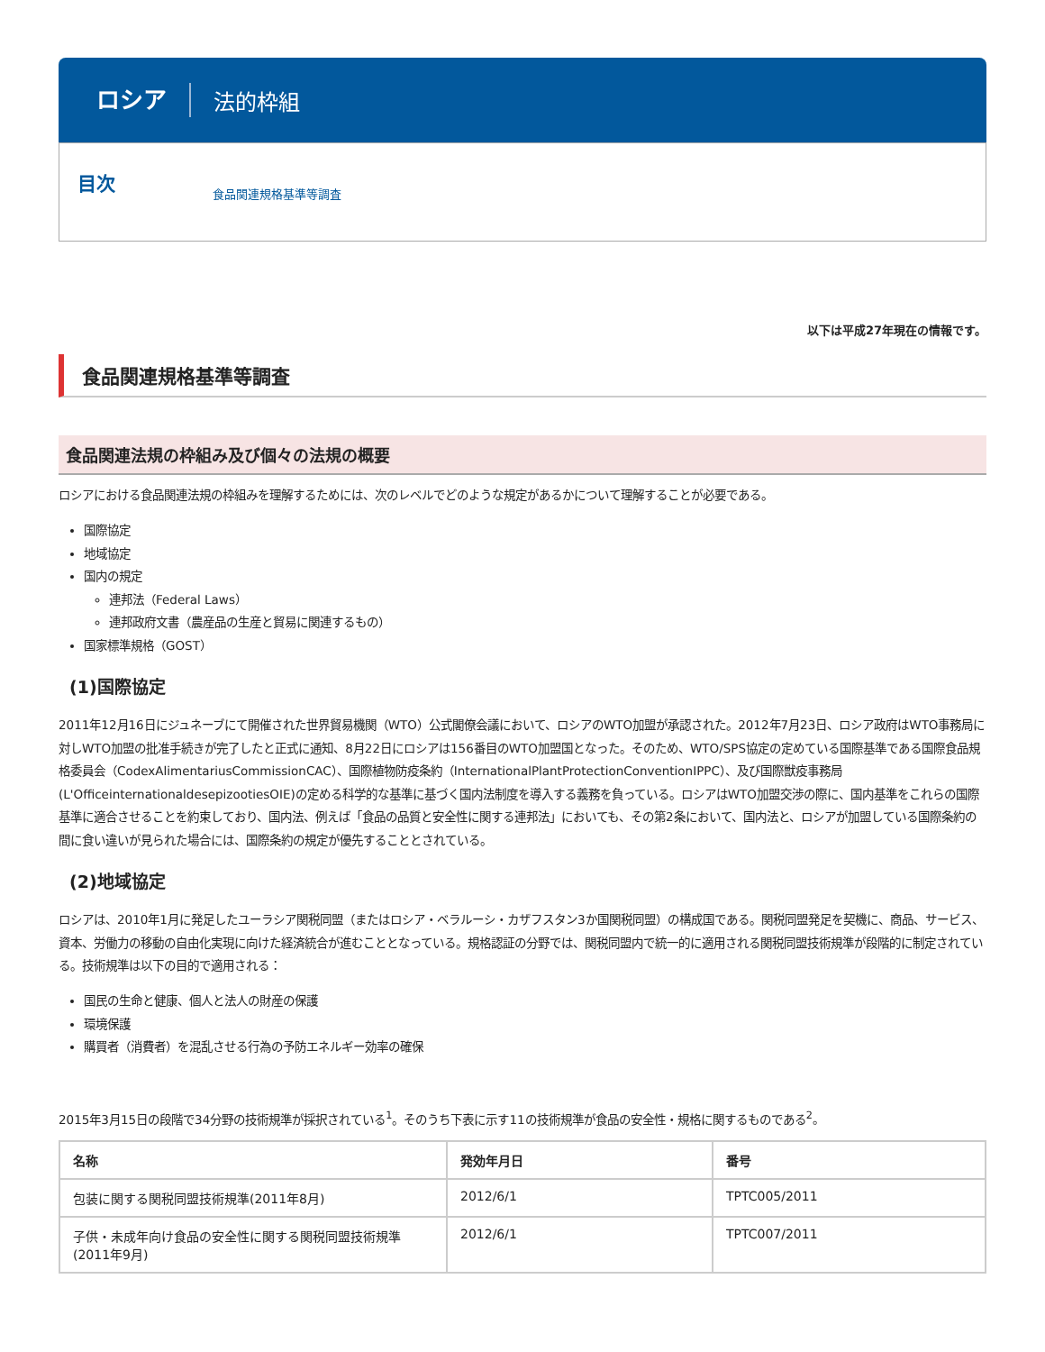ロシア 法的枠組
目次 食品関連規格基準等調査
以下は平成27年現在の情報です。
食品関連規格基準等調査
食品関連法規の枠組み及び個々の法規の概要
ロシアにおける食品関連法規の枠組みを理解するためには、次のレベルでどのような規定があるかについて理解することが必要である。
国際協定
地域協定
国内の規定
連邦法（Federal Laws）
連邦政府文書（農産品の生産と貿易に関連するもの）
国家標準規格（GOST）
(1)国際協定
2011年12月16日にジュネーブにて開催された世界貿易機関（WTO）公式閣僚会議において、ロシアのWTO加盟が承認された。2012年7月23日、ロシア政府はWTO事務局に対しWTO加盟の批准手続きが完了したと正式に通知、8月22日にロシアは156番目のWTO加盟国となった。そのため、WTO/SPS協定の定めている国際基準である国際食品規格委員会（CodexAlimentariusCommissionCAC）、国際植物防疫条約（InternationalPlantProtectionConventionIPPC）、及び国際獣疫事務局(L'OfficeinternationaldesepizootiesOIE)の定める科学的な基準に基づく国内法制度を導入する義務を負っている。ロシアはWTO加盟交渉の際に、国内基準をこれらの国際基準に適合させることを約束しており、国内法、例えば「食品の品質と安全性に関する連邦法」においても、その第2条において、国内法と、ロシアが加盟している国際条約の間に食い違いが見られた場合には、国際条約の規定が優先することとされている。
(2)地域協定
ロシアは、2010年1月に発足したユーラシア関税同盟（またはロシア・ベラルーシ・カザフスタン3か国関税同盟）の構成国である。関税同盟発足を契機に、商品、サービス、資本、労働力の移動の自由化実現に向けた経済統合が進むこととなっている。規格認証の分野では、関税同盟内で統一的に適用される関税同盟技術規準が段階的に制定されている。技術規準は以下の目的で適用される：
国民の生命と健康、個人と法人の財産の保護
環境保護
購買者（消費者）を混乱させる行為の予防エネルギー効率の確保
2015年3月15日の段階で34分野の技術規準が採択されている<sup>1</sup>。そのうち下表に示す11の技術規準が食品の安全性・規格に関するものである<sup>2</sup>。
| 名称 | 発効年月日 | 番号 |
| --- | --- | --- |
| 包装に関する関税同盟技術規準(2011年8月) | 2012/6/1 | TPTC005/2011 |
| 子供・未成年向け食品の安全性に関する関税同盟技術規準(2011年9月) | 2012/6/1 | TPTC007/2011 |